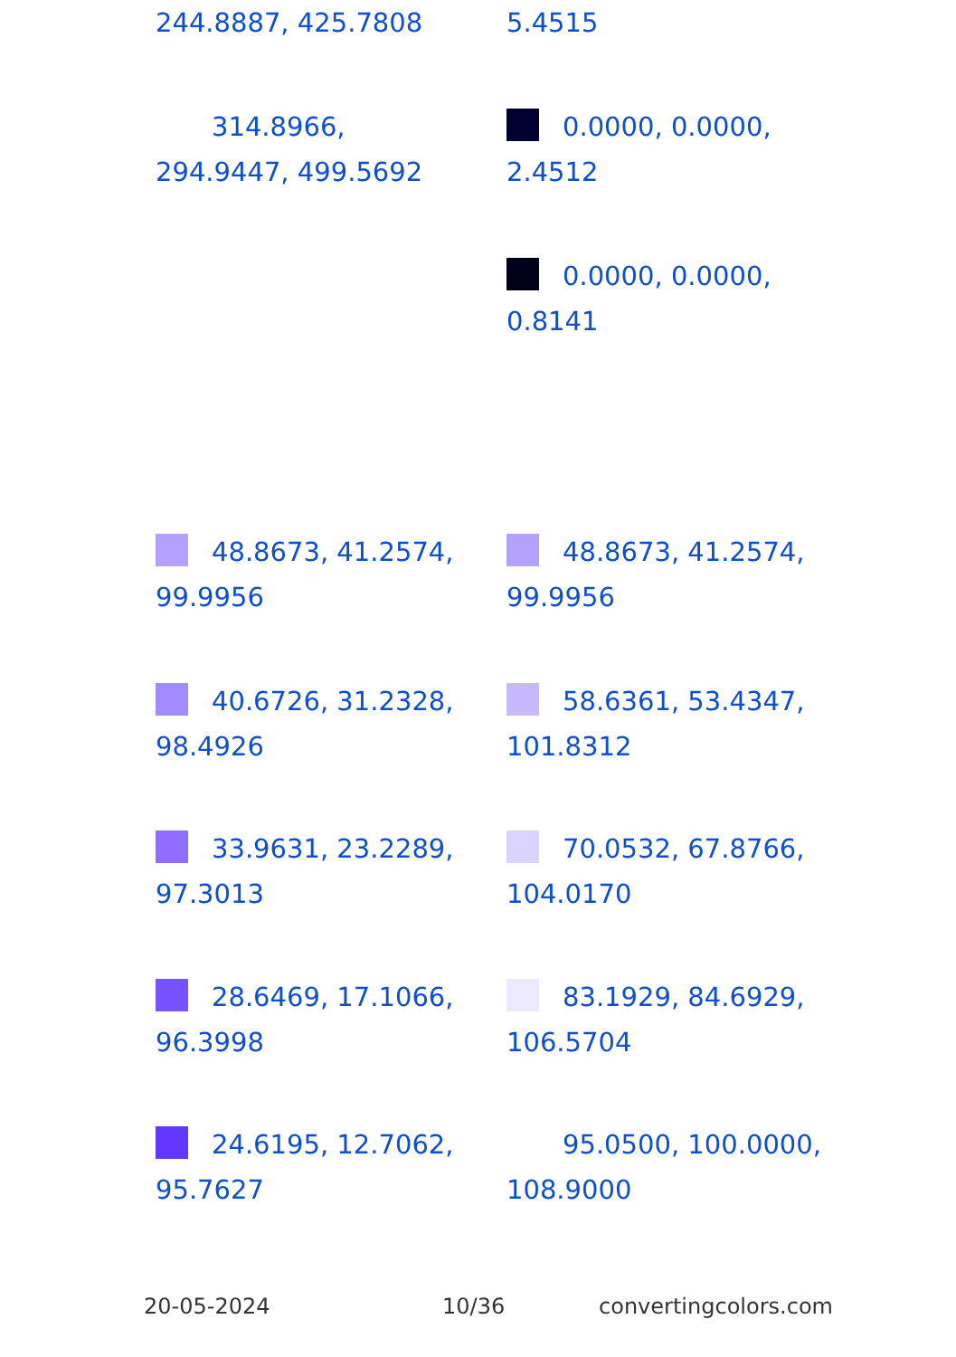244.8887, 425.7808 5.4515
314.8966, 294.9447, 499.5692
0.0000, 0.0000, 2.4512
0.0000, 0.0000, 0.8141
48.8673, 41.2574, 99.9956
48.8673, 41.2574, 99.9956
40.6726, 31.2328, 98.4926
58.6361, 53.4347, 101.8312
33.9631, 23.2289, 97.3013
70.0532, 67.8766, 104.0170
28.6469, 17.1066, 96.3998
83.1929, 84.6929, 106.5704
24.6195, 12.7062, 95.7627
95.0500, 100.0000, 108.9000
20-05-2024 10/36 convertingcolors.com